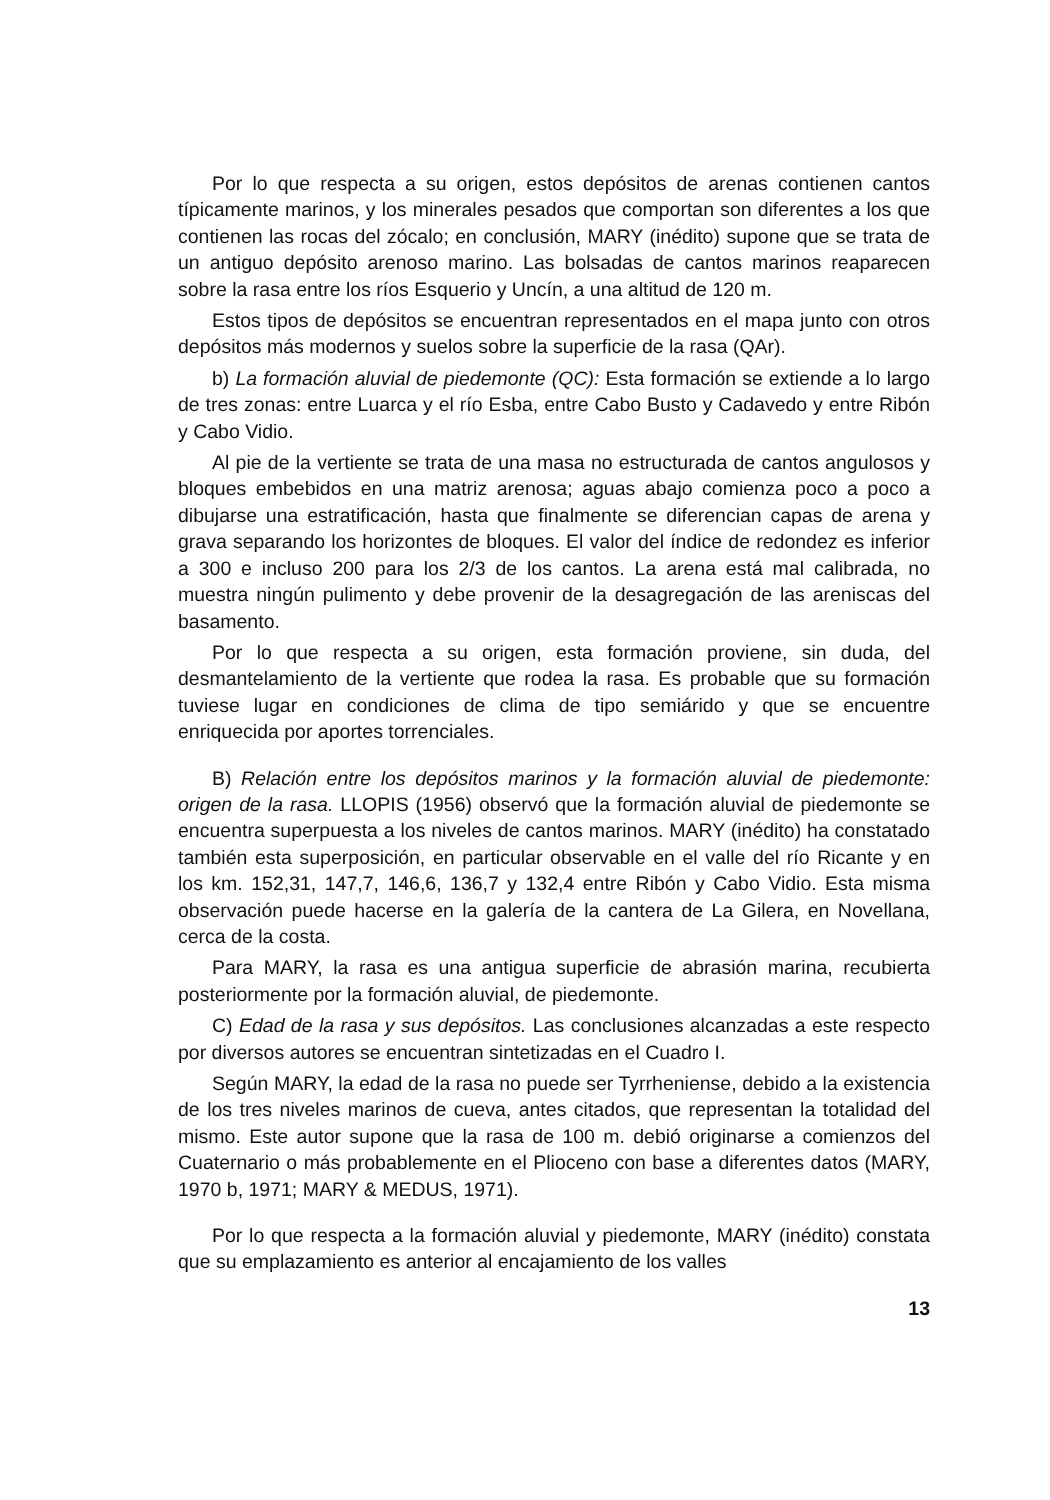Por lo que respecta a su origen, estos depósitos de arenas contienen cantos típicamente marinos, y los minerales pesados que comportan son diferentes a los que contienen las rocas del zócalo; en conclusión, MARY (inédito) supone que se trata de un antiguo depósito arenoso marino. Las bolsadas de cantos marinos reaparecen sobre la rasa entre los ríos Esquerio y Uncín, a una altitud de 120 m.
Estos tipos de depósitos se encuentran representados en el mapa junto con otros depósitos más modernos y suelos sobre la superficie de la rasa (QAr).
b) La formación aluvial de piedemonte (QC): Esta formación se extiende a lo largo de tres zonas: entre Luarca y el río Esba, entre Cabo Busto y Cadavedo y entre Ribón y Cabo Vidio.
Al pie de la vertiente se trata de una masa no estructurada de cantos angulosos y bloques embebidos en una matriz arenosa; aguas abajo comienza poco a poco a dibujarse una estratificación, hasta que finalmente se diferencian capas de arena y grava separando los horizontes de bloques. El valor del índice de redondez es inferior a 300 e incluso 200 para los 2/3 de los cantos. La arena está mal calibrada, no muestra ningún pulimento y debe provenir de la desagregación de las areniscas del basamento.
Por lo que respecta a su origen, esta formación proviene, sin duda, del desmantelamiento de la vertiente que rodea la rasa. Es probable que su formación tuviese lugar en condiciones de clima de tipo semiárido y que se encuentre enriquecida por aportes torrenciales.
B) Relación entre los depósitos marinos y la formación aluvial de piedemonte: origen de la rasa. LLOPIS (1956) observó que la formación aluvial de piedemonte se encuentra superpuesta a los niveles de cantos marinos. MARY (inédito) ha constatado también esta superposición, en particular observable en el valle del río Ricante y en los km. 152,31, 147,7, 146,6, 136,7 y 132,4 entre Ribón y Cabo Vidio. Esta misma observación puede hacerse en la galería de la cantera de La Gilera, en Novellana, cerca de la costa.
Para MARY, la rasa es una antigua superficie de abrasión marina, recubierta posteriormente por la formación aluvial, de piedemonte.
C) Edad de la rasa y sus depósitos. Las conclusiones alcanzadas a este respecto por diversos autores se encuentran sintetizadas en el Cuadro I.
Según MARY, la edad de la rasa no puede ser Tyrrheniense, debido a la existencia de los tres niveles marinos de cueva, antes citados, que representan la totalidad del mismo. Este autor supone que la rasa de 100 m. debió originarse a comienzos del Cuaternario o más probablemente en el Plioceno con base a diferentes datos (MARY, 1970 b, 1971; MARY & MEDUS, 1971).
Por lo que respecta a la formación aluvial y piedemonte, MARY (inédito) constata que su emplazamiento es anterior al encajamiento de los valles
13